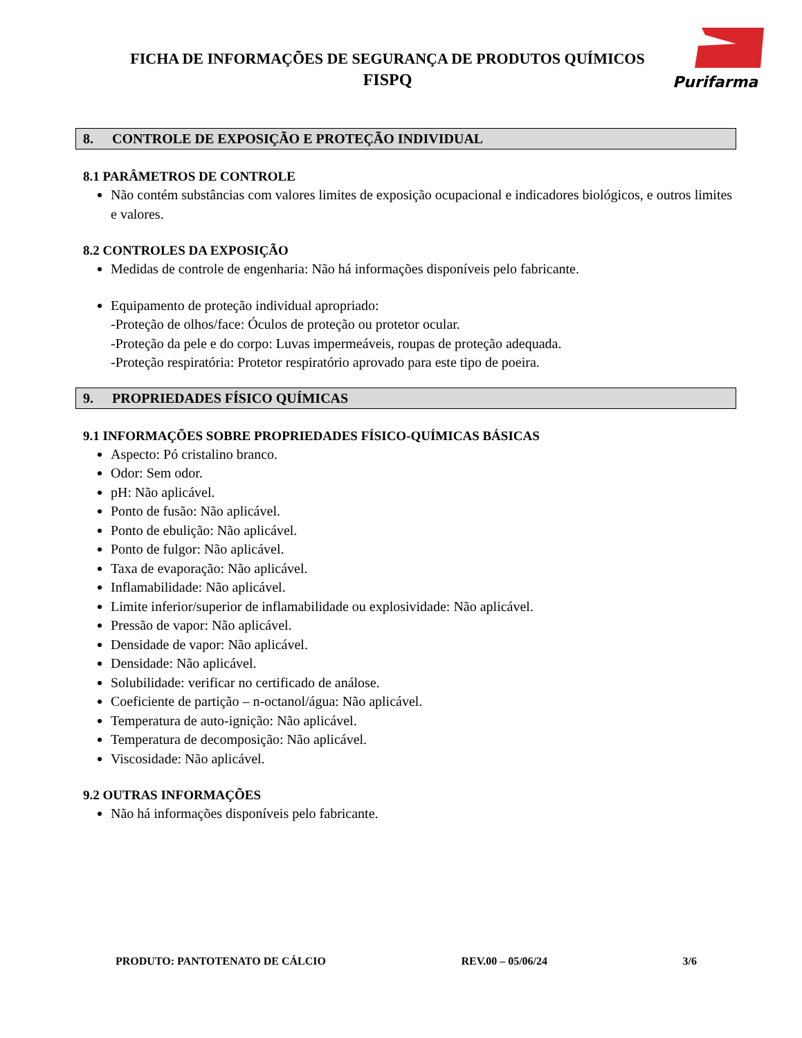FICHA DE INFORMAÇÕES DE SEGURANÇA DE PRODUTOS QUÍMICOS
FISPQ
Purifarma
8. CONTROLE DE EXPOSIÇÃO E PROTEÇÃO INDIVIDUAL
8.1 PARÂMETROS DE CONTROLE
Não contém substâncias com valores limites de exposição ocupacional e indicadores biológicos, e outros limites e valores.
8.2 CONTROLES DA EXPOSIÇÃO
Medidas de controle de engenharia: Não há informações disponíveis pelo fabricante.
Equipamento de proteção individual apropriado:
-Proteção de olhos/face: Óculos de proteção ou protetor ocular.
-Proteção da pele e do corpo: Luvas impermeáveis, roupas de proteção adequada.
-Proteção respiratória: Protetor respiratório aprovado para este tipo de poeira.
9. PROPRIEDADES FÍSICO QUÍMICAS
9.1 INFORMAÇÕES SOBRE PROPRIEDADES FÍSICO-QUÍMICAS BÁSICAS
Aspecto: Pó cristalino branco.
Odor: Sem odor.
pH: Não aplicável.
Ponto de fusão: Não aplicável.
Ponto de ebulição: Não aplicável.
Ponto de fulgor: Não aplicável.
Taxa de evaporação: Não aplicável.
Inflamabilidade: Não aplicável.
Limite inferior/superior de inflamabilidade ou explosividade: Não aplicável.
Pressão de vapor: Não aplicável.
Densidade de vapor: Não aplicável.
Densidade: Não aplicável.
Solubilidade: verificar no certificado de análose.
Coeficiente de partição – n-octanol/água: Não aplicável.
Temperatura de auto-ignição: Não aplicável.
Temperatura de decomposição: Não aplicável.
Viscosidade: Não aplicável.
9.2 OUTRAS INFORMAÇÕES
Não há informações disponíveis pelo fabricante.
PRODUTO: PANTOTENATO DE CÁLCIO REV.00 – 05/06/24 3/6